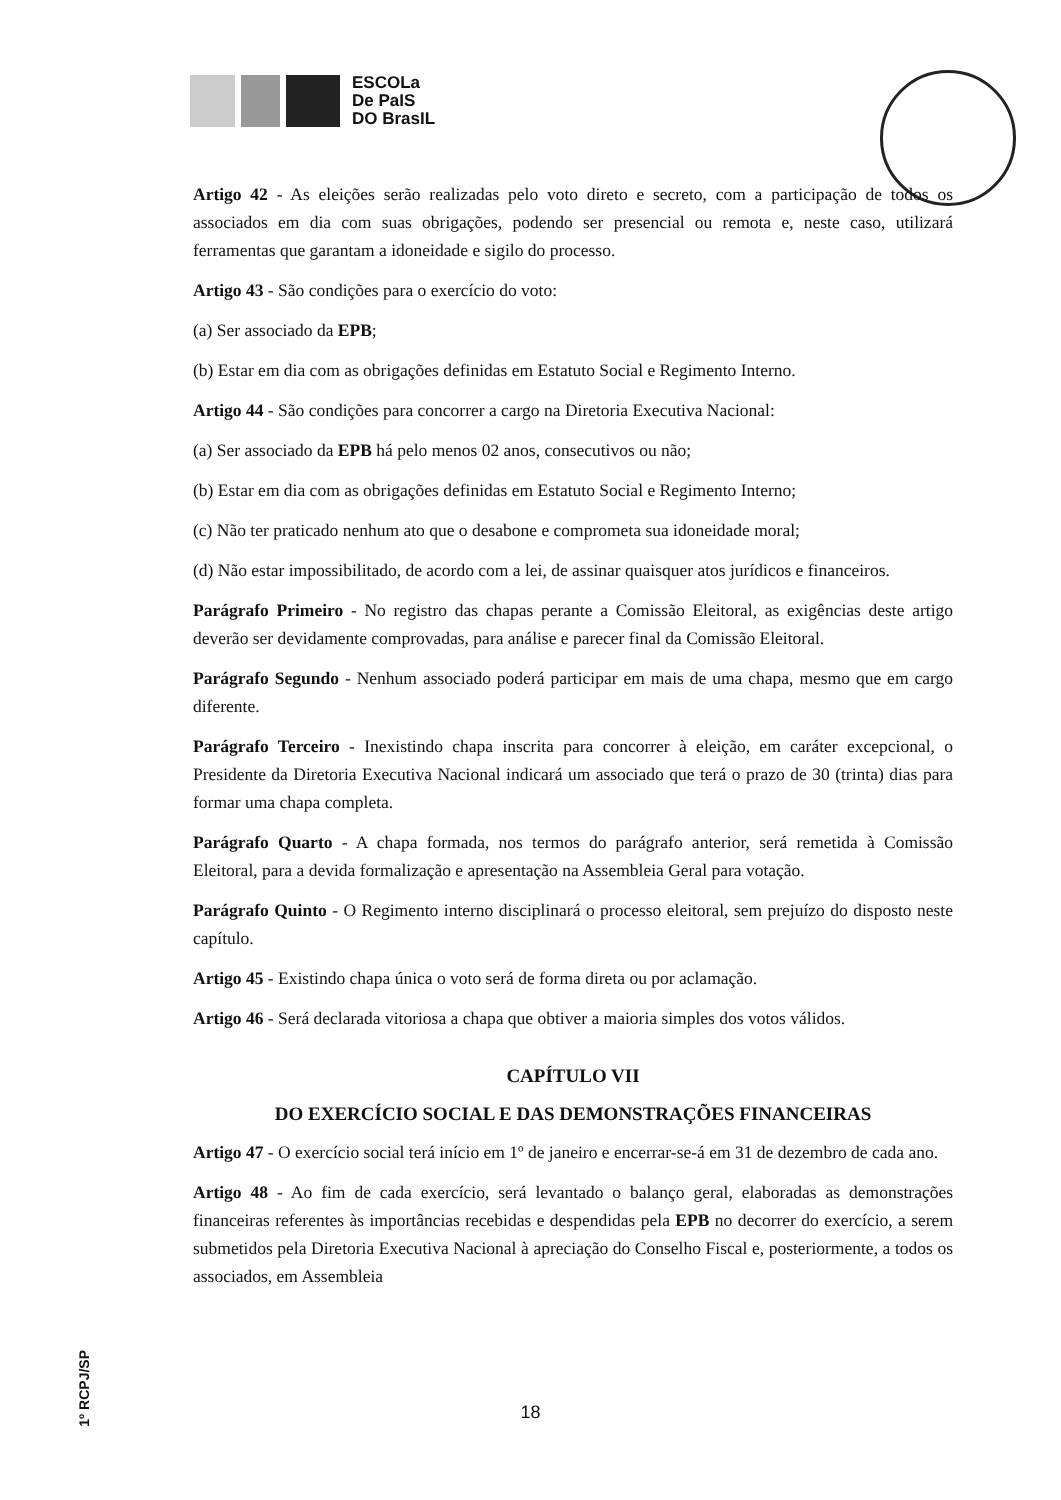ESCOLa
De PaIS
DO BrasIL
Artigo 42 - As eleições serão realizadas pelo voto direto e secreto, com a participação de todos os associados em dia com suas obrigações, podendo ser presencial ou remota e, neste caso, utilizará ferramentas que garantam a idoneidade e sigilo do processo.
Artigo 43 - São condições para o exercício do voto:
(a) Ser associado da EPB;
(b) Estar em dia com as obrigações definidas em Estatuto Social e Regimento Interno.
Artigo 44 - São condições para concorrer a cargo na Diretoria Executiva Nacional:
(a) Ser associado da EPB há pelo menos 02 anos, consecutivos ou não;
(b) Estar em dia com as obrigações definidas em Estatuto Social e Regimento Interno;
(c) Não ter praticado nenhum ato que o desabone e comprometa sua idoneidade moral;
(d) Não estar impossibilitado, de acordo com a lei, de assinar quaisquer atos jurídicos e financeiros.
Parágrafo Primeiro - No registro das chapas perante a Comissão Eleitoral, as exigências deste artigo deverão ser devidamente comprovadas, para análise e parecer final da Comissão Eleitoral.
Parágrafo Segundo - Nenhum associado poderá participar em mais de uma chapa, mesmo que em cargo diferente.
Parágrafo Terceiro - Inexistindo chapa inscrita para concorrer à eleição, em caráter excepcional, o Presidente da Diretoria Executiva Nacional indicará um associado que terá o prazo de 30 (trinta) dias para formar uma chapa completa.
Parágrafo Quarto - A chapa formada, nos termos do parágrafo anterior, será remetida à Comissão Eleitoral, para a devida formalização e apresentação na Assembleia Geral para votação.
Parágrafo Quinto - O Regimento interno disciplinará o processo eleitoral, sem prejuízo do disposto neste capítulo.
Artigo 45 - Existindo chapa única o voto será de forma direta ou por aclamação.
Artigo 46 - Será declarada vitoriosa a chapa que obtiver a maioria simples dos votos válidos.
CAPÍTULO VII
DO EXERCÍCIO SOCIAL E DAS DEMONSTRAÇÕES FINANCEIRAS
Artigo 47 - O exercício social terá início em 1º de janeiro e encerrar-se-á em 31 de dezembro de cada ano.
Artigo 48 - Ao fim de cada exercício, será levantado o balanço geral, elaboradas as demonstrações financeiras referentes às importâncias recebidas e despendidas pela EPB no decorrer do exercício, a serem submetidos pela Diretoria Executiva Nacional à apreciação do Conselho Fiscal e, posteriormente, a todos os associados, em Assembleia
18
1º RCPJ/SP